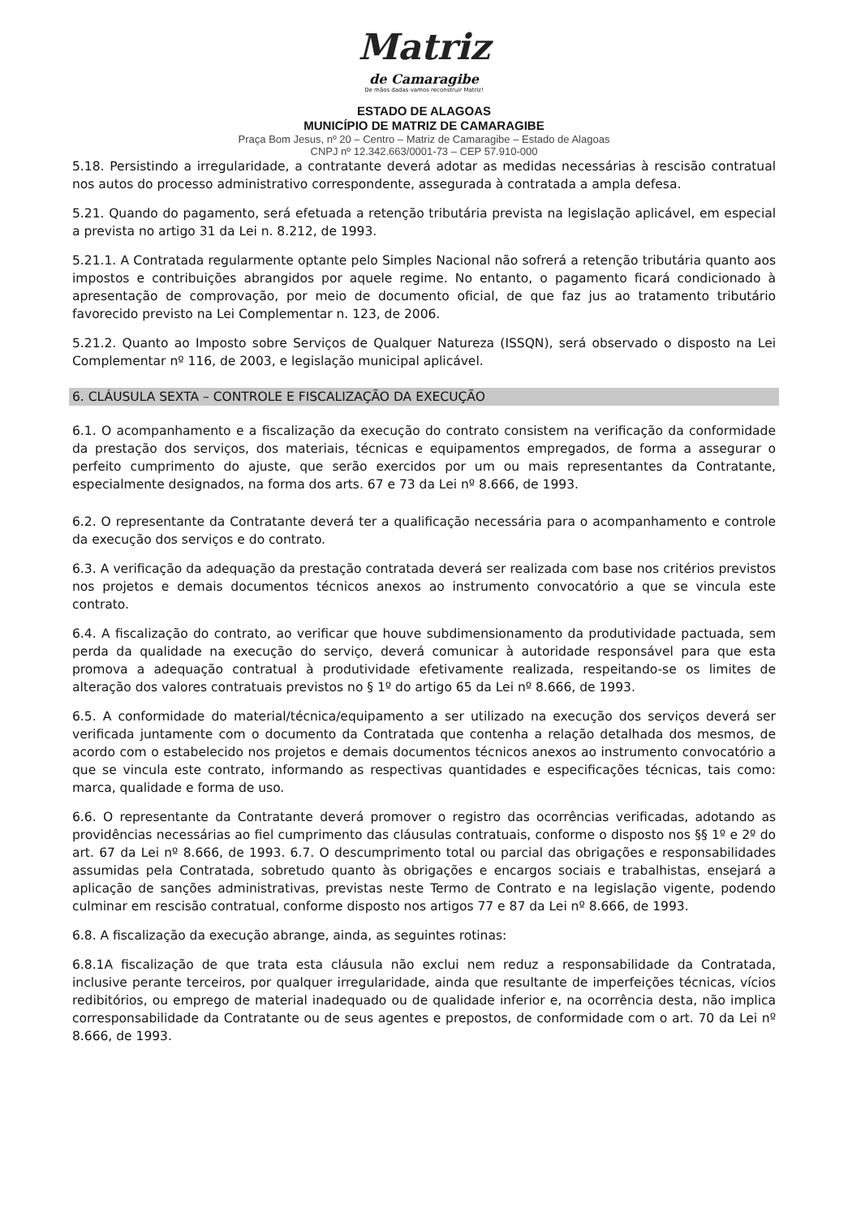Matriz
de Camaragibe
De mãos dadas vamos reconstruir Matriz!
ESTADO DE ALAGOAS
MUNICÍPIO DE MATRIZ DE CAMARAGIBE
Praça Bom Jesus, nº 20 – Centro – Matriz de Camaragibe – Estado de Alagoas
CNPJ nº 12.342.663/0001-73 – CEP 57.910-000
5.18. Persistindo a irregularidade, a contratante deverá adotar as medidas necessárias à rescisão contratual nos autos do processo administrativo correspondente, assegurada à contratada a ampla defesa.
5.21. Quando do pagamento, será efetuada a retenção tributária prevista na legislação aplicável, em especial a prevista no artigo 31 da Lei n. 8.212, de 1993.
5.21.1. A Contratada regularmente optante pelo Simples Nacional não sofrerá a retenção tributária quanto aos impostos e contribuições abrangidos por aquele regime. No entanto, o pagamento ficará condicionado à apresentação de comprovação, por meio de documento oficial, de que faz jus ao tratamento tributário favorecido previsto na Lei Complementar n. 123, de 2006.
5.21.2. Quanto ao Imposto sobre Serviços de Qualquer Natureza (ISSQN), será observado o disposto na Lei Complementar nº 116, de 2003, e legislação municipal aplicável.
6. CLÁUSULA SEXTA – CONTROLE E FISCALIZAÇÃO DA EXECUÇÃO
6.1. O acompanhamento e a fiscalização da execução do contrato consistem na verificação da conformidade da prestação dos serviços, dos materiais, técnicas e equipamentos empregados, de forma a assegurar o perfeito cumprimento do ajuste, que serão exercidos por um ou mais representantes da Contratante, especialmente designados, na forma dos arts. 67 e 73 da Lei nº 8.666, de 1993.
6.2. O representante da Contratante deverá ter a qualificação necessária para o acompanhamento e controle da execução dos serviços e do contrato.
6.3. A verificação da adequação da prestação contratada deverá ser realizada com base nos critérios previstos nos projetos e demais documentos técnicos anexos ao instrumento convocatório a que se vincula este contrato.
6.4. A fiscalização do contrato, ao verificar que houve subdimensionamento da produtividade pactuada, sem perda da qualidade na execução do serviço, deverá comunicar à autoridade responsável para que esta promova a adequação contratual à produtividade efetivamente realizada, respeitando-se os limites de alteração dos valores contratuais previstos no § 1º do artigo 65 da Lei nº 8.666, de 1993.
6.5. A conformidade do material/técnica/equipamento a ser utilizado na execução dos serviços deverá ser verificada juntamente com o documento da Contratada que contenha a relação detalhada dos mesmos, de acordo com o estabelecido nos projetos e demais documentos técnicos anexos ao instrumento convocatório a que se vincula este contrato, informando as respectivas quantidades e especificações técnicas, tais como: marca, qualidade e forma de uso.
6.6. O representante da Contratante deverá promover o registro das ocorrências verificadas, adotando as providências necessárias ao fiel cumprimento das cláusulas contratuais, conforme o disposto nos §§ 1º e 2º do art. 67 da Lei nº 8.666, de 1993. 6.7. O descumprimento total ou parcial das obrigações e responsabilidades assumidas pela Contratada, sobretudo quanto às obrigações e encargos sociais e trabalhistas, ensejará a aplicação de sanções administrativas, previstas neste Termo de Contrato e na legislação vigente, podendo culminar em rescisão contratual, conforme disposto nos artigos 77 e 87 da Lei nº 8.666, de 1993.
6.8. A fiscalização da execução abrange, ainda, as seguintes rotinas:
6.8.1A fiscalização de que trata esta cláusula não exclui nem reduz a responsabilidade da Contratada, inclusive perante terceiros, por qualquer irregularidade, ainda que resultante de imperfeições técnicas, vícios redibitórios, ou emprego de material inadequado ou de qualidade inferior e, na ocorrência desta, não implica corresponsabilidade da Contratante ou de seus agentes e prepostos, de conformidade com o art. 70 da Lei nº 8.666, de 1993.